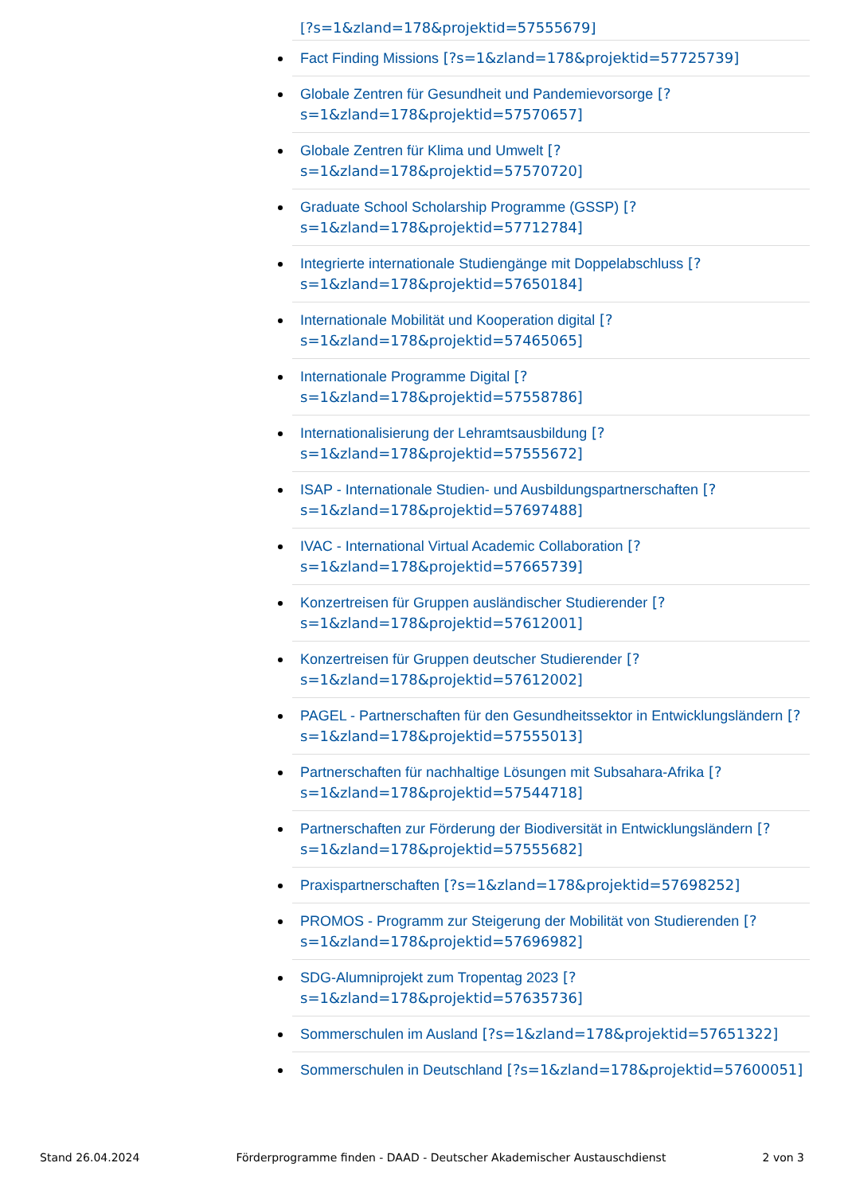[?s=1&zland=178&projektid=57555679]
Fact Finding Missions [?s=1&zland=178&projektid=57725739]
Globale Zentren für Gesundheit und Pandemievorsorge [?s=1&zland=178&projektid=57570657]
Globale Zentren für Klima und Umwelt [?s=1&zland=178&projektid=57570720]
Graduate School Scholarship Programme (GSSP) [?s=1&zland=178&projektid=57712784]
Integrierte internationale Studiengänge mit Doppelabschluss [?s=1&zland=178&projektid=57650184]
Internationale Mobilität und Kooperation digital [?s=1&zland=178&projektid=57465065]
Internationale Programme Digital [?s=1&zland=178&projektid=57558786]
Internationalisierung der Lehramtsausbildung [?s=1&zland=178&projektid=57555672]
ISAP - Internationale Studien- und Ausbildungspartnerschaften [?s=1&zland=178&projektid=57697488]
IVAC - International Virtual Academic Collaboration [?s=1&zland=178&projektid=57665739]
Konzertreisen für Gruppen ausländischer Studierender [?s=1&zland=178&projektid=57612001]
Konzertreisen für Gruppen deutscher Studierender [?s=1&zland=178&projektid=57612002]
PAGEL - Partnerschaften für den Gesundheitssektor in Entwicklungsländern [?s=1&zland=178&projektid=57555013]
Partnerschaften für nachhaltige Lösungen mit Subsahara-Afrika [?s=1&zland=178&projektid=57544718]
Partnerschaften zur Förderung der Biodiversität in Entwicklungsländern [?s=1&zland=178&projektid=57555682]
Praxispartnerschaften [?s=1&zland=178&projektid=57698252]
PROMOS - Programm zur Steigerung der Mobilität von Studierenden [?s=1&zland=178&projektid=57696982]
SDG-Alumniprojekt zum Tropentag 2023 [?s=1&zland=178&projektid=57635736]
Sommerschulen im Ausland [?s=1&zland=178&projektid=57651322]
Sommerschulen in Deutschland [?s=1&zland=178&projektid=57600051]
Stand 26.04.2024 Förderprogramme finden - DAAD - Deutscher Akademischer Austauschdienst 2 von 3